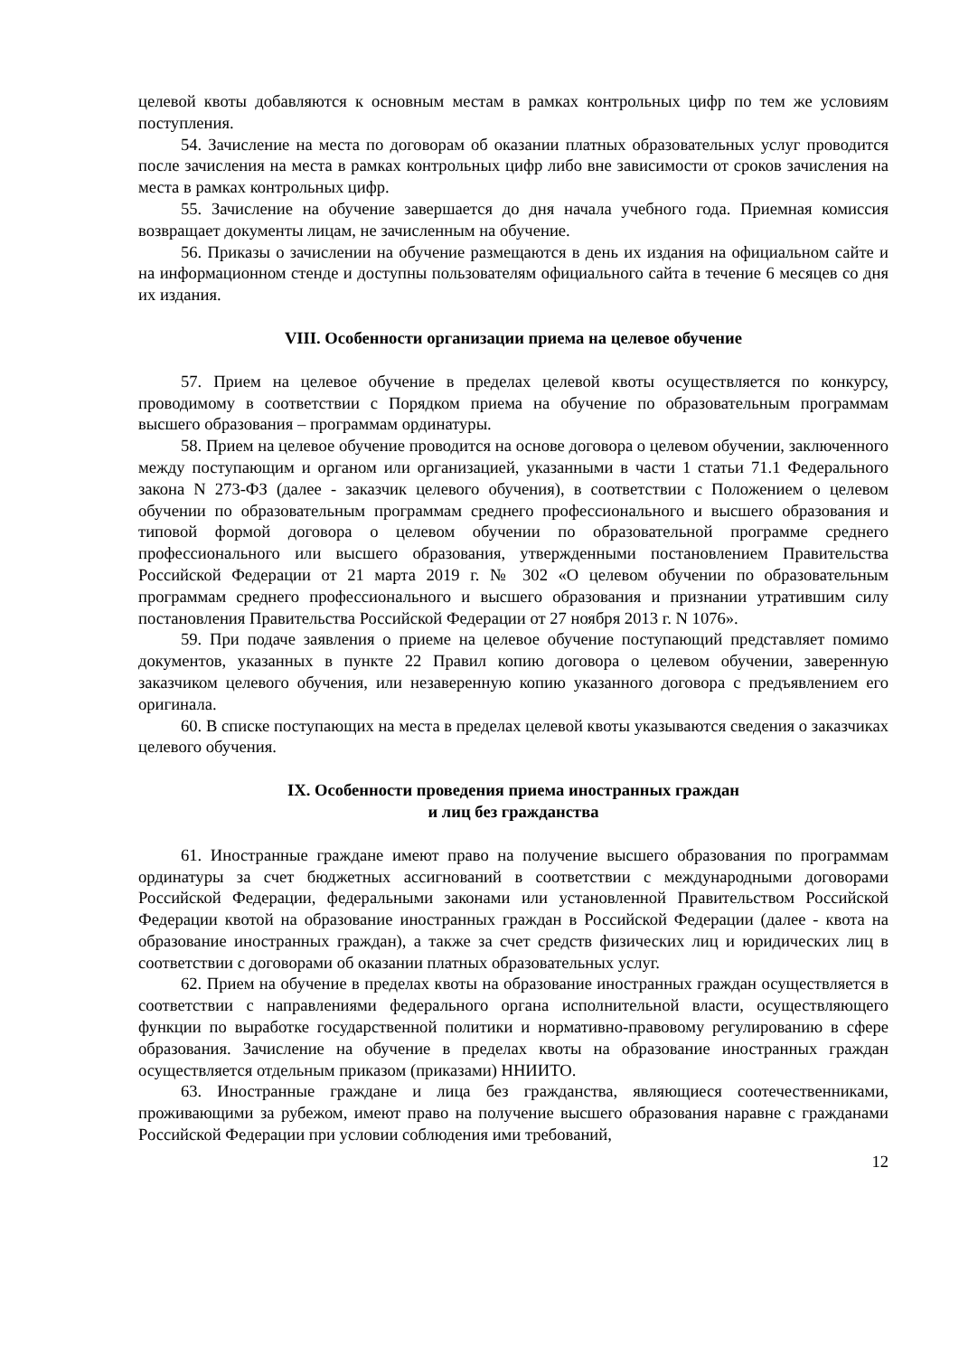целевой квоты добавляются к основным местам в рамках контрольных цифр по тем же условиям поступления.
54. Зачисление на места по договорам об оказании платных образовательных услуг проводится после зачисления на места в рамках контрольных цифр либо вне зависимости от сроков зачисления на места в рамках контрольных цифр.
55. Зачисление на обучение завершается до дня начала учебного года. Приемная комиссия возвращает документы лицам, не зачисленным на обучение.
56. Приказы о зачислении на обучение размещаются в день их издания на официальном сайте и на информационном стенде и доступны пользователям официального сайта в течение 6 месяцев со дня их издания.
VIII. Особенности организации приема на целевое обучение
57. Прием на целевое обучение в пределах целевой квоты осуществляется по конкурсу, проводимому в соответствии с Порядком приема на обучение по образовательным программам высшего образования – программам ординатуры.
58. Прием на целевое обучение проводится на основе договора о целевом обучении, заключенного между поступающим и органом или организацией, указанными в части 1 статьи 71.1 Федерального закона N 273-ФЗ (далее - заказчик целевого обучения), в соответствии с Положением о целевом обучении по образовательным программам среднего профессионального и высшего образования и типовой формой договора о целевом обучении по образовательной программе среднего профессионального или высшего образования, утвержденными постановлением Правительства Российской Федерации от 21 марта 2019 г. № 302 «О целевом обучении по образовательным программам среднего профессионального и высшего образования и признании утратившим силу постановления Правительства Российской Федерации от 27 ноября 2013 г. N 1076».
59. При подаче заявления о приеме на целевое обучение поступающий представляет помимо документов, указанных в пункте 22 Правил копию договора о целевом обучении, заверенную заказчиком целевого обучения, или незаверенную копию указанного договора с предъявлением его оригинала.
60. В списке поступающих на места в пределах целевой квоты указываются сведения о заказчиках целевого обучения.
IX. Особенности проведения приема иностранных граждан
и лиц без гражданства
61. Иностранные граждане имеют право на получение высшего образования по программам ординатуры за счет бюджетных ассигнований в соответствии с международными договорами Российской Федерации, федеральными законами или установленной Правительством Российской Федерации квотой на образование иностранных граждан в Российской Федерации (далее - квота на образование иностранных граждан), а также за счет средств физических лиц и юридических лиц в соответствии с договорами об оказании платных образовательных услуг.
62. Прием на обучение в пределах квоты на образование иностранных граждан осуществляется в соответствии с направлениями федерального органа исполнительной власти, осуществляющего функции по выработке государственной политики и нормативно-правовому регулированию в сфере образования. Зачисление на обучение в пределах квоты на образование иностранных граждан осуществляется отдельным приказом (приказами) ННИИТО.
63. Иностранные граждане и лица без гражданства, являющиеся соотечественниками, проживающими за рубежом, имеют право на получение высшего образования наравне с гражданами Российской Федерации при условии соблюдения ими требований,
12